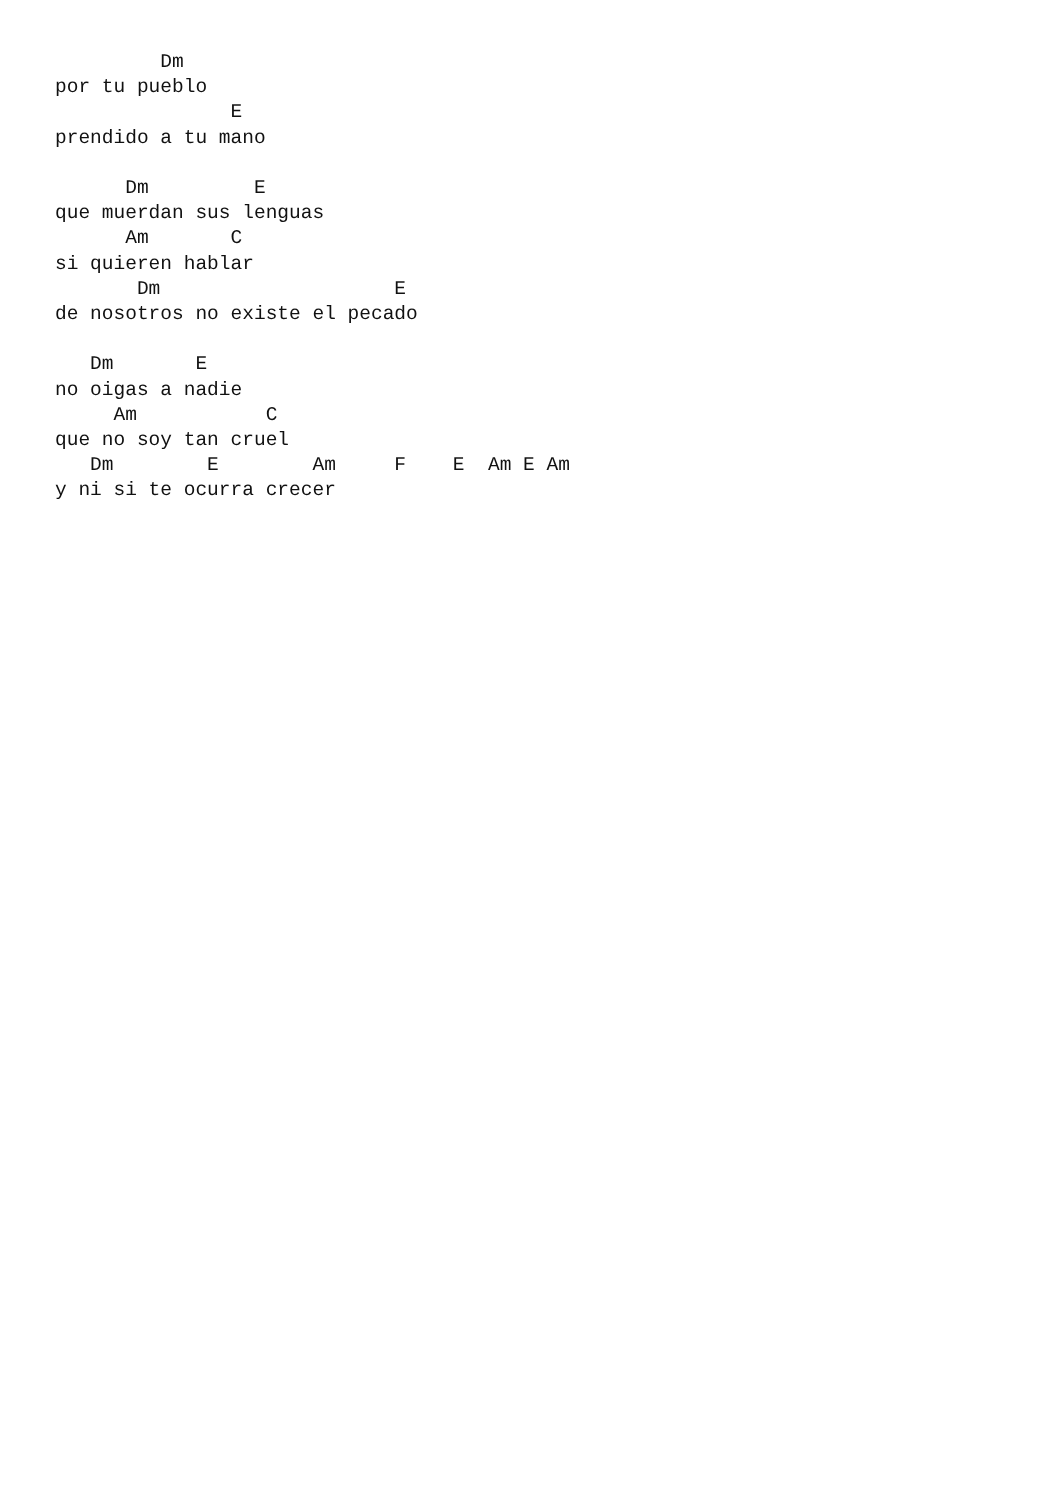Dm
por tu pueblo
               E
prendido a tu mano

      Dm         E
que muerdan sus lenguas
      Am       C
si quieren hablar
       Dm                    E
de nosotros no existe el pecado

   Dm       E
no oigas a nadie
     Am           C
que no soy tan cruel
   Dm        E        Am     F    E  Am E Am
y ni si te ocurra crecer